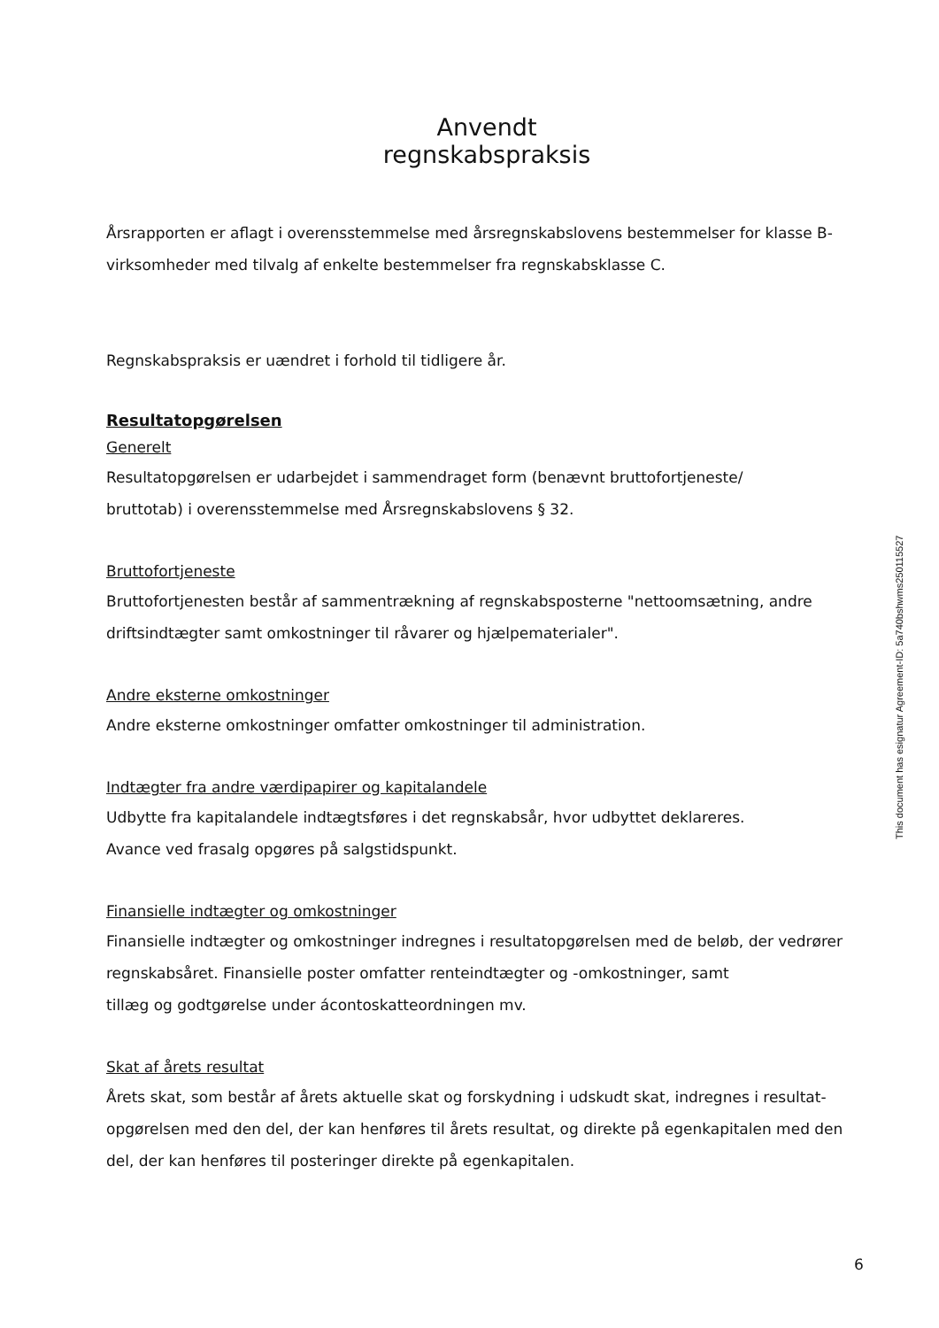Anvendt regnskabspraksis
Årsrapporten er aflagt i overensstemmelse med årsregnskabslovens bestemmelser for klasse B-virksomheder med tilvalg af enkelte bestemmelser fra regnskabsklasse C.
Regnskabspraksis er uændret i forhold til tidligere år.
Resultatopgørelsen
Generelt
Resultatopgørelsen er udarbejdet i sammendraget form (benævnt bruttofortjeneste/
bruttotab) i overensstemmelse med Årsregnskabslovens § 32.
Bruttofortjeneste
Bruttofortjenesten består af sammentrækning af regnskabsposterne "nettoomsætning, andre driftsindtægter samt omkostninger til råvarer og hjælpematerialer".
Andre eksterne omkostninger
Andre eksterne omkostninger omfatter omkostninger til administration.
Indtægter fra andre værdipapirer og kapitalandele
Udbytte fra kapitalandele indtægtsføres i det regnskabsår, hvor udbyttet deklareres.
Avance ved frasalg opgøres på salgstidspunkt.
Finansielle indtægter og omkostninger
Finansielle indtægter og omkostninger indregnes i resultatopgørelsen med de beløb, der vedrører regnskabsåret. Finansielle poster omfatter renteindtægter og -omkostninger, samt
tillæg og godtgørelse under ácontoskatteordningen mv.
Skat af årets resultat
Årets skat, som består af årets aktuelle skat og forskydning i udskudt skat, indregnes i resultat-opgørelsen med den del, der kan henføres til årets resultat, og direkte på egenkapitalen med den del, der kan henføres til posteringer direkte på egenkapitalen.
This document has esignatur Agreement-ID: 5a740bshwms250115527
6